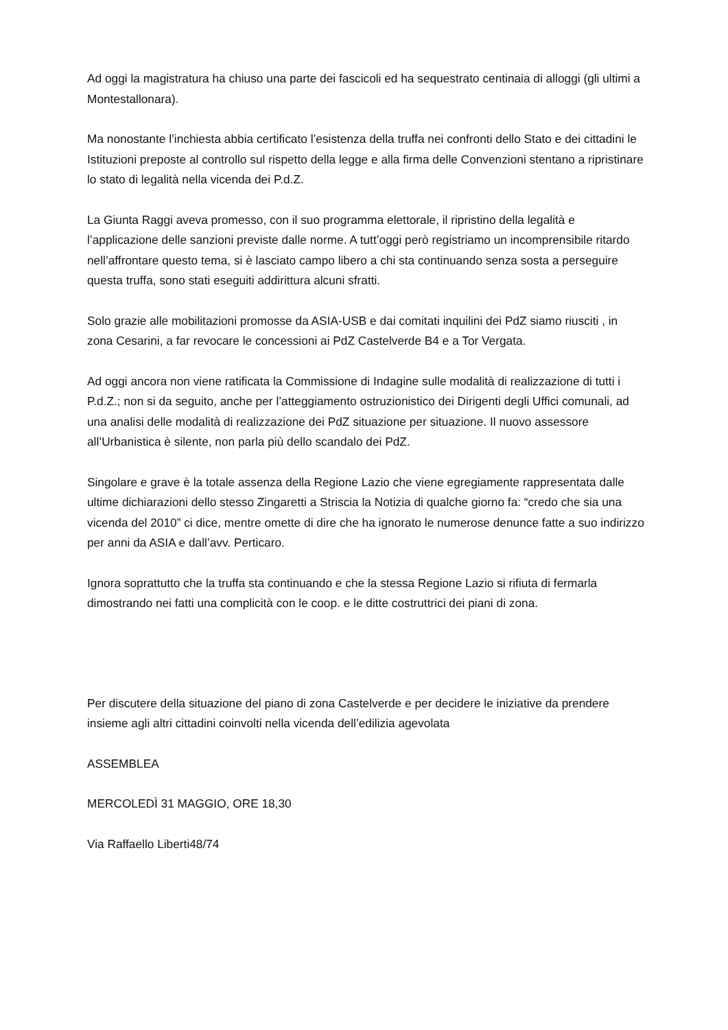Ad oggi la magistratura ha chiuso una parte dei fascicoli ed ha sequestrato centinaia di alloggi (gli ultimi a Montestallonara).
Ma nonostante l’inchiesta abbia certificato l’esistenza della truffa nei confronti dello Stato e dei cittadini le Istituzioni preposte al controllo sul rispetto della legge e alla firma delle Convenzioni stentano a ripristinare lo stato di legalità nella vicenda dei P.d.Z.
La Giunta Raggi aveva promesso, con il suo programma elettorale, il ripristino della legalità e l’applicazione delle sanzioni previste dalle norme. A tutt’oggi però registriamo un incomprensibile ritardo nell’affrontare questo tema, si è lasciato campo libero a chi sta continuando senza sosta a perseguire questa truffa, sono stati eseguiti addirittura alcuni sfratti.
Solo grazie alle mobilitazioni promosse da ASIA-USB e dai comitati inquilini dei PdZ siamo riusciti , in zona Cesarini, a far revocare le concessioni ai PdZ Castelverde B4 e a Tor Vergata.
Ad oggi ancora non viene ratificata la Commissione di Indagine sulle modalità di realizzazione di tutti i P.d.Z.; non si da seguito, anche per l’atteggiamento ostruzionistico dei Dirigenti degli Uffici comunali, ad una analisi delle modalità di realizzazione dei PdZ situazione per situazione. Il nuovo assessore all’Urbanistica è silente, non parla più dello scandalo dei PdZ.
Singolare e grave è la totale assenza della Regione Lazio che viene egregiamente rappresentata dalle ultime dichiarazioni dello stesso Zingaretti a Striscia la Notizia di qualche giorno fa: “credo che sia una vicenda del 2010” ci dice, mentre omette di dire che ha ignorato le numerose denunce fatte a suo indirizzo per anni da ASIA e dall’avv. Perticaro.
Ignora soprattutto che la truffa sta continuando e che la stessa Regione Lazio si rifiuta di fermarla dimostrando nei fatti una complicità con le coop. e le ditte costruttrici dei piani di zona.
Per discutere della situazione del piano di zona Castelverde e per decidere le iniziative da prendere insieme agli altri cittadini coinvolti nella vicenda dell’edilizia agevolata
ASSEMBLEA
MERCOLEDÌ 31 MAGGIO, ORE 18,30
Via Raffaello Liberti48/74